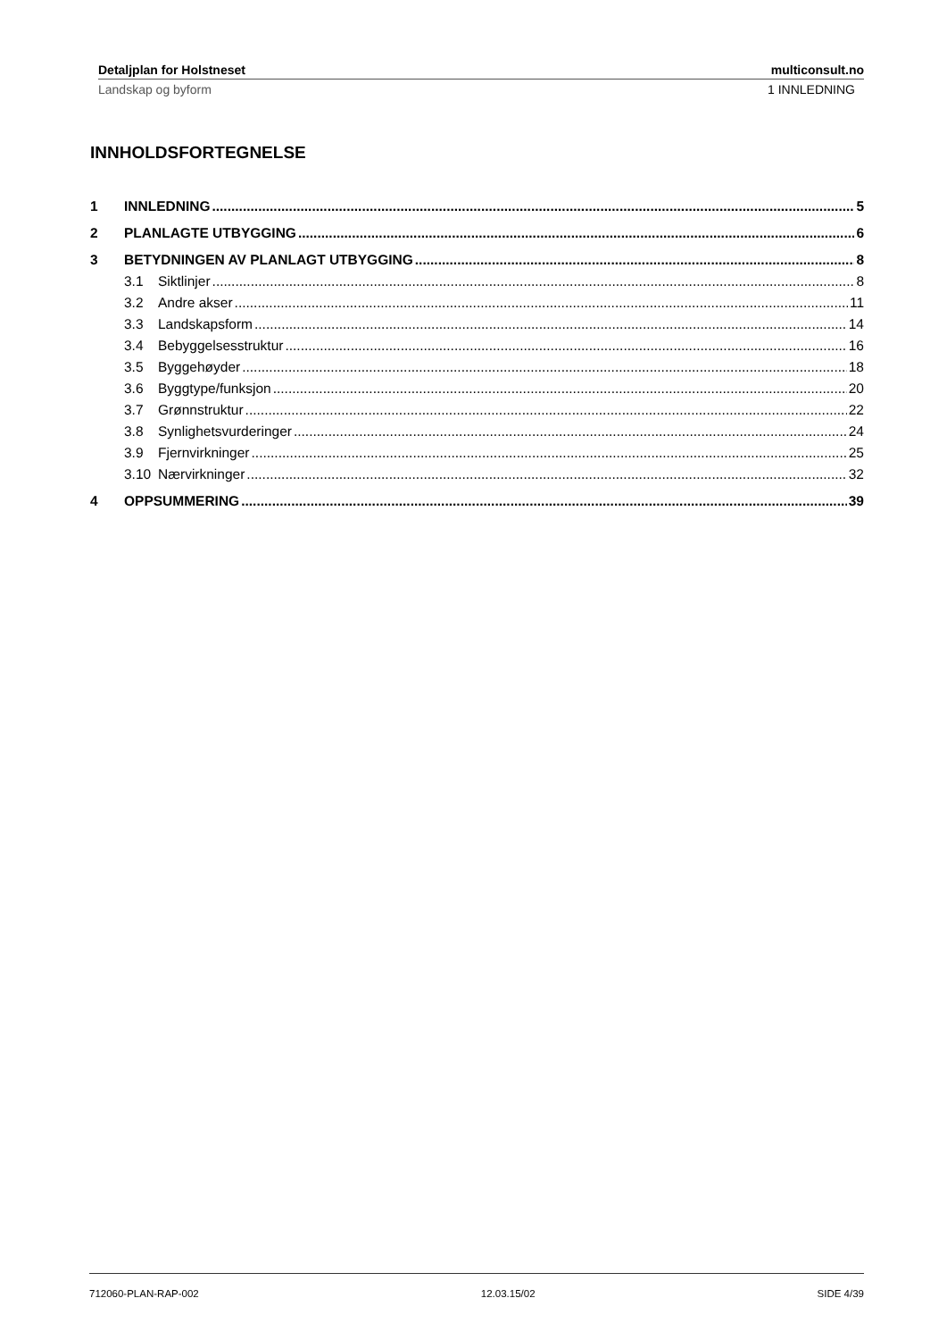Detaljplan for Holstneset multiconsult.no
Landskap og byform 1 INNLEDNING
INNHOLDSFORTEGNELSE
1 INNLEDNING 5
2 PLANLAGTE UTBYGGING 6
3 BETYDNINGEN AV PLANLAGT UTBYGGING 8
3.1 Siktlinjer 8
3.2 Andre akser 11
3.3 Landskapsform 14
3.4 Bebyggelsesstruktur 16
3.5 Byggehøyder 18
3.6 Byggtype/funksjon 20
3.7 Grønnstruktur 22
3.8 Synlighetsvurderinger 24
3.9 Fjernvirkninger 25
3.10 Nærvirkninger 32
4 OPPSUMMERING 39
712060-PLAN-RAP-002 12.03.15/02 SIDE 4/39